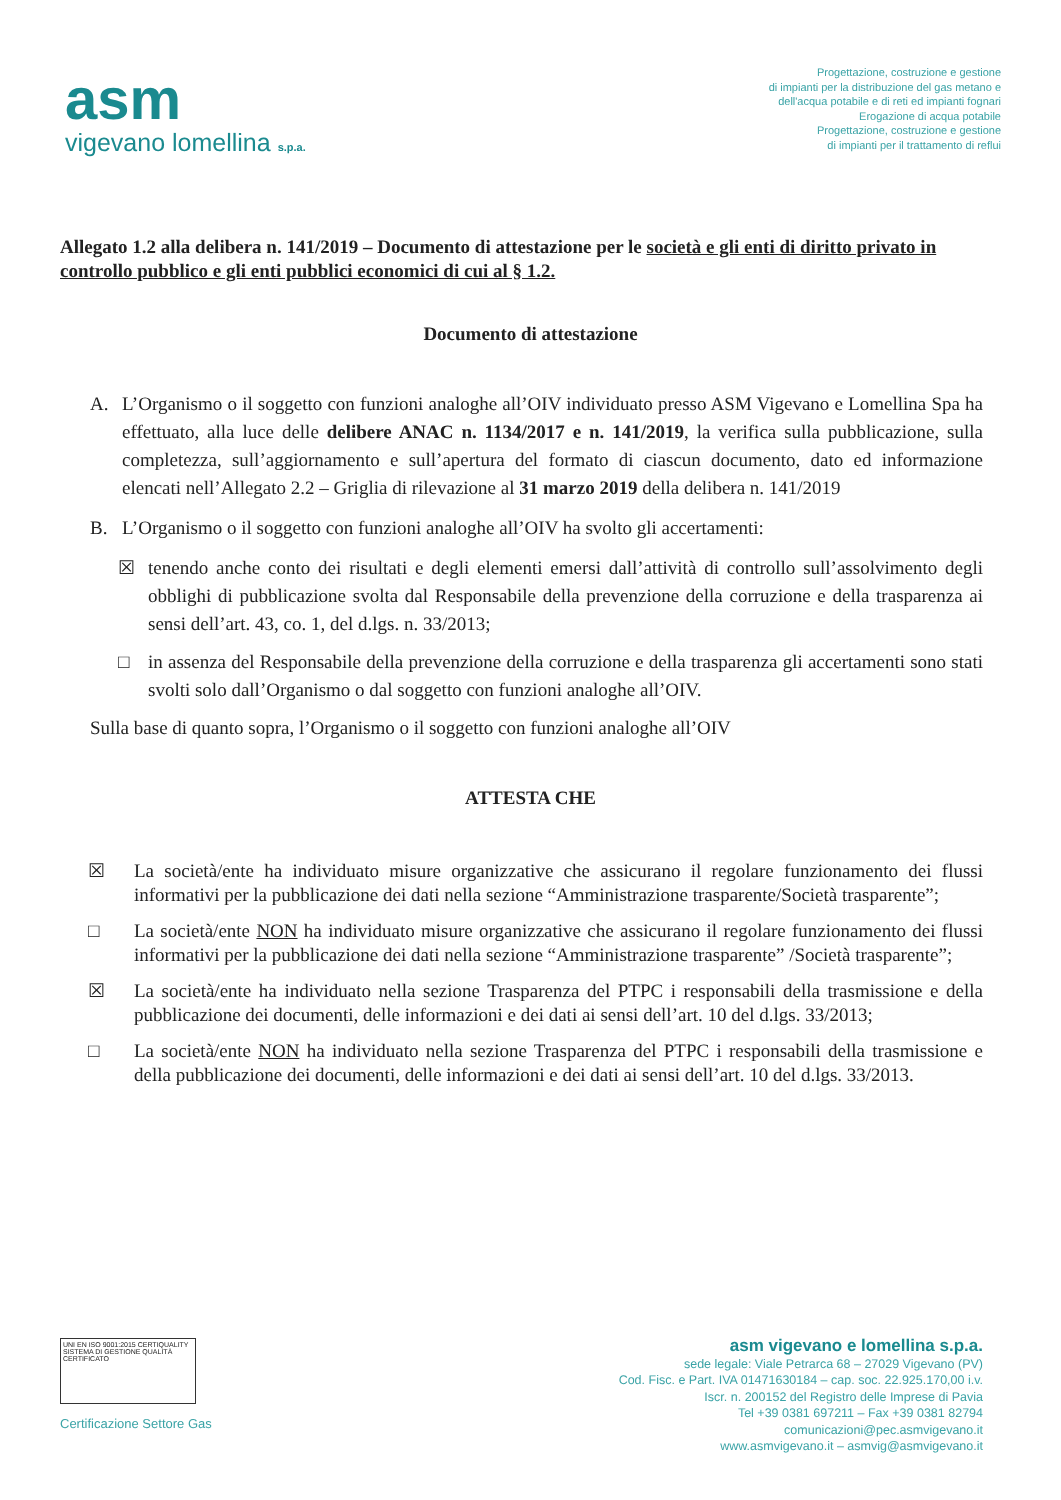asm
vigevano lomellina s.p.a.
Progettazione, costruzione e gestione
di impianti per la distribuzione del gas metano e
dell'acqua potabile e di reti ed impianti fognari
Erogazione di acqua potabile
Progettazione, costruzione e gestione
di impianti per il trattamento di reflui
Allegato 1.2 alla delibera n. 141/2019 – Documento di attestazione per le società e gli enti di diritto privato in controllo pubblico e gli enti pubblici economici di cui al § 1.2.
Documento di attestazione
A. L’Organismo o il soggetto con funzioni analoghe all’OIV individuato presso ASM Vigevano e Lomellina Spa ha effettuato, alla luce delle delibere ANAC n. 1134/2017 e n. 141/2019, la verifica sulla pubblicazione, sulla completezza, sull’aggiornamento e sull’apertura del formato di ciascun documento, dato ed informazione elencati nell’Allegato 2.2 – Griglia di rilevazione al 31 marzo 2019 della delibera n. 141/2019
B. L’Organismo o il soggetto con funzioni analoghe all’OIV ha svolto gli accertamenti:
☒ tenendo anche conto dei risultati e degli elementi emersi dall’attività di controllo sull’assolvimento degli obblighi di pubblicazione svolta dal Responsabile della prevenzione della corruzione e della trasparenza ai sensi dell’art. 43, co. 1, del d.lgs. n. 33/2013;
□ in assenza del Responsabile della prevenzione della corruzione e della trasparenza gli accertamenti sono stati svolti solo dall’Organismo o dal soggetto con funzioni analoghe all’OIV.
Sulla base di quanto sopra, l’Organismo o il soggetto con funzioni analoghe all’OIV
ATTESTA CHE
☒ La società/ente ha individuato misure organizzative che assicurano il regolare funzionamento dei flussi informativi per la pubblicazione dei dati nella sezione “Amministrazione trasparente/Società trasparente”;
□ La società/ente NON ha individuato misure organizzative che assicurano il regolare funzionamento dei flussi informativi per la pubblicazione dei dati nella sezione “Amministrazione trasparente” /Società trasparente”;
☒ La società/ente ha individuato nella sezione Trasparenza del PTPC i responsabili della trasmissione e della pubblicazione dei documenti, delle informazioni e dei dati ai sensi dell’art. 10 del d.lgs. 33/2013;
□ La società/ente NON ha individuato nella sezione Trasparenza del PTPC i responsabili della trasmissione e della pubblicazione dei documenti, delle informazioni e dei dati ai sensi dell’art. 10 del d.lgs. 33/2013.
UNI EN ISO 9001:2015 CERTIQUALITY
SISTEMA DI GESTIONE QUALITÀ CERTIFICATO
Certificazione Settore Gas
asm vigevano e lomellina s.p.a.
sede legale: Viale Petrarca 68 – 27029 Vigevano (PV)
Cod. Fisc. e Part. IVA 01471630184 – cap. soc. 22.925.170,00 i.v.
Iscr. n. 200152 del Registro delle Imprese di Pavia
Tel +39 0381 697211 – Fax +39 0381 82794
comunicazioni@pec.asmvigevano.it
www.asmvigevano.it – asmvig@asmvigevano.it